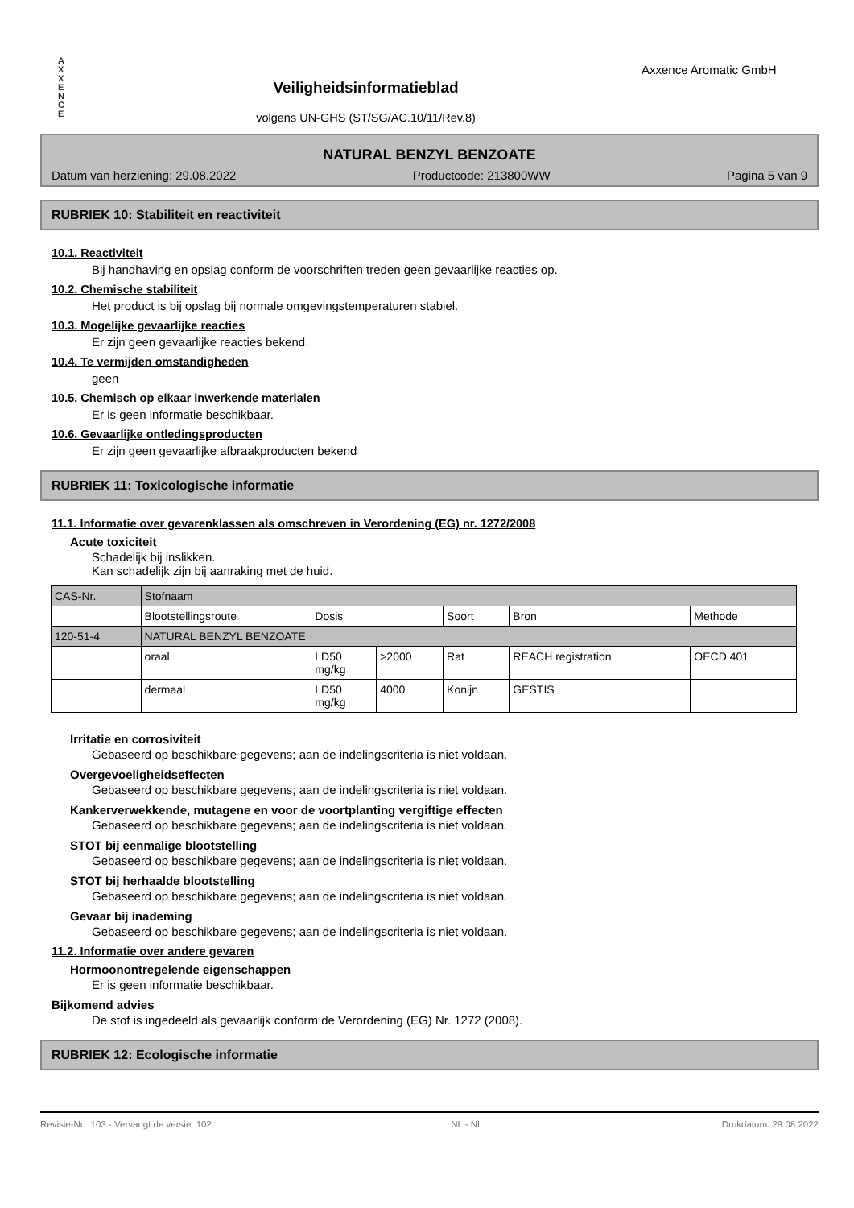A
X
X
E
N
C
E
Veiligheidsinformatieblad
volgens UN-GHS (ST/SG/AC.10/11/Rev.8)
Axxence Aromatic GmbH
NATURAL BENZYL BENZOATE
Datum van herziening: 29.08.2022 Productcode: 213800WW Pagina 5 van 9
RUBRIEK 10: Stabiliteit en reactiviteit
10.1. Reactiviteit
Bij handhaving en opslag conform de voorschriften treden geen gevaarlijke reacties op.
10.2. Chemische stabiliteit
Het product is bij opslag bij normale omgevingstemperaturen stabiel.
10.3. Mogelijke gevaarlijke reacties
Er zijn geen gevaarlijke reacties bekend.
10.4. Te vermijden omstandigheden
geen
10.5. Chemisch op elkaar inwerkende materialen
Er is geen informatie beschikbaar.
10.6. Gevaarlijke ontledingsproducten
Er zijn geen gevaarlijke afbraakproducten bekend
RUBRIEK 11: Toxicologische informatie
11.1. Informatie over gevarenklassen als omschreven in Verordening (EG) nr. 1272/2008
Acute toxiciteit
Schadelijk bij inslikken.
Kan schadelijk zijn bij aanraking met de huid.
| CAS-Nr. | Stofnaam | | | | | |
| --- | --- | --- | --- | --- | --- | --- |
| | Blootstellingsroute | Dosis | | Soort | Bron | Methode |
| 120-51-4 | NATURAL BENZYL BENZOATE | | | | | |
| | oraal | LD50 mg/kg | >2000 | Rat | REACH registration | OECD 401 |
| | dermaal | LD50 mg/kg | 4000 | Konijn | GESTIS | |
Irritatie en corrosiviteit
Gebaseerd op beschikbare gegevens; aan de indelingscriteria is niet voldaan.
Overgevoeligheidseffecten
Gebaseerd op beschikbare gegevens; aan de indelingscriteria is niet voldaan.
Kankerverwekkende, mutagene en voor de voortplanting vergiftige effecten
Gebaseerd op beschikbare gegevens; aan de indelingscriteria is niet voldaan.
STOT bij eenmalige blootstelling
Gebaseerd op beschikbare gegevens; aan de indelingscriteria is niet voldaan.
STOT bij herhaalde blootstelling
Gebaseerd op beschikbare gegevens; aan de indelingscriteria is niet voldaan.
Gevaar bij inademing
Gebaseerd op beschikbare gegevens; aan de indelingscriteria is niet voldaan.
11.2. Informatie over andere gevaren
Hormoonontregelende eigenschappen
Er is geen informatie beschikbaar.
Bijkomend advies
De stof is ingedeeld als gevaarlijk conform de Verordening (EG) Nr. 1272 (2008).
RUBRIEK 12: Ecologische informatie
Revisie-Nr.: 103 - Vervangt de versie: 102 NL - NL Drukdatum: 29.08.2022